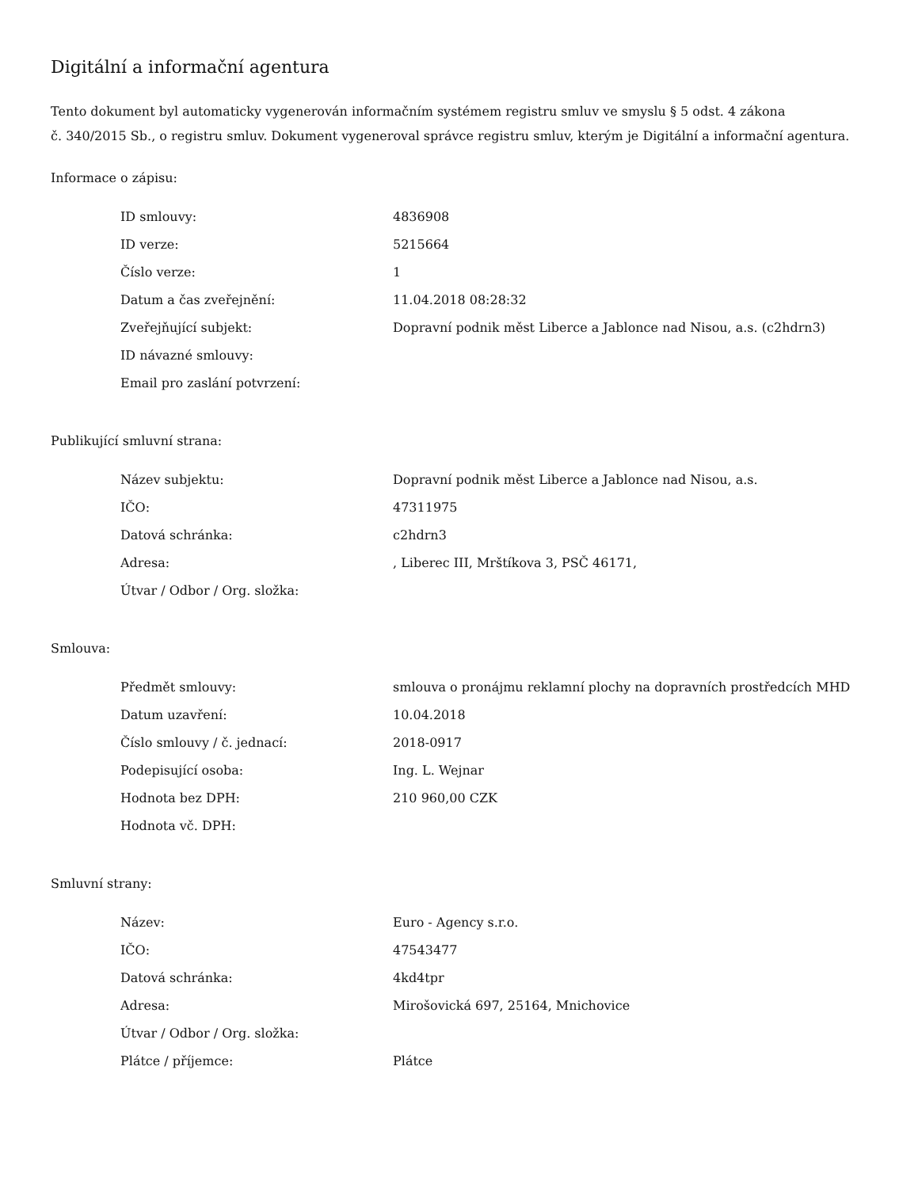Digitální a informační agentura
Tento dokument byl automaticky vygenerován informačním systémem registru smluv ve smyslu § 5 odst. 4 zákona
č. 340/2015 Sb., o registru smluv. Dokument vygeneroval správce registru smluv, kterým je Digitální a informační agentura.
Informace o zápisu:
| ID smlouvy: | 4836908 |
| ID verze: | 5215664 |
| Číslo verze: | 1 |
| Datum a čas zveřejnění: | 11.04.2018 08:28:32 |
| Zveřejňující subjekt: | Dopravní podnik měst Liberce a Jablonce nad Nisou, a.s. (c2hdrn3) |
| ID návazné smlouvy: | |
| Email pro zaslání potvrzení: | |
Publikující smluvní strana:
| Název subjektu: | Dopravní podnik měst Liberce a Jablonce nad Nisou, a.s. |
| IČO: | 47311975 |
| Datová schránka: | c2hdrn3 |
| Adresa: | , Liberec III, Mrštíkova 3, PSČ 46171, |
| Útvar / Odbor / Org. složka: | |
Smlouva:
| Předmět smlouvy: | smlouva o pronájmu reklamní plochy na dopravních prostředcích MHD |
| Datum uzavření: | 10.04.2018 |
| Číslo smlouvy / č. jednací: | 2018-0917 |
| Podepisující osoba: | Ing. L. Wejnar |
| Hodnota bez DPH: | 210 960,00 CZK |
| Hodnota vč. DPH: | |
Smluvní strany:
| Název: | Euro - Agency s.r.o. |
| IČO: | 47543477 |
| Datová schránka: | 4kd4tpr |
| Adresa: | Mirošovická 697, 25164, Mnichovice |
| Útvar / Odbor / Org. složka: | |
| Plátce / příjemce: | Plátce |